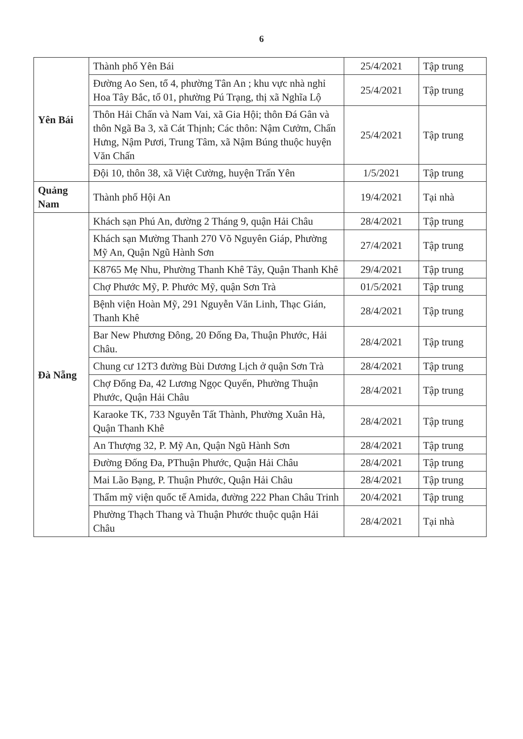6
| Yên Bái | Thành phố Yên Bái | 25/4/2021 | Tập trung |
| | Đường Ao Sen, tổ 4, phường Tân An ; khu vực nhà nghỉ Hoa Tây Bắc, tổ 01, phường Pú Trạng, thị xã Nghĩa Lộ | 25/4/2021 | Tập trung |
| | Thôn Hải Chấn và Nam Vai, xã Gia Hội; thôn Đá Gân và thôn Ngã Ba 3, xã Cát Thịnh; Các thôn: Nậm Cưởm, Chấn Hưng, Nậm Pươi, Trung Tâm, xã Nậm Búng thuộc huyện Văn Chấn | 25/4/2021 | Tập trung |
| | Đội 10, thôn 38, xã Việt Cường, huyện Trấn Yên | 1/5/2021 | Tập trung |
| Quảng Nam | Thành phố Hội An | 19/4/2021 | Tại nhà |
| Đà Nẵng | Khách sạn Phú An, đường 2 Tháng 9, quận Hải Châu | 28/4/2021 | Tập trung |
| | Khách sạn Mường Thanh 270 Võ Nguyên Giáp, Phường Mỹ An, Quận Ngũ Hành Sơn | 27/4/2021 | Tập trung |
| | K8765 Mẹ Nhu, Phường Thanh Khê Tây, Quận Thanh Khê | 29/4/2021 | Tập trung |
| | Chợ Phước Mỹ, P. Phước Mỹ, quận Sơn Trà | 01/5/2021 | Tập trung |
| | Bệnh viện Hoàn Mỹ, 291 Nguyễn Văn Linh, Thạc Gián, Thanh Khê | 28/4/2021 | Tập trung |
| | Bar New Phương Đông, 20 Đống Đa, Thuận Phước, Hải Châu. | 28/4/2021 | Tập trung |
| | Chung cư 12T3 đường Bùi Dương Lịch ở quận Sơn Trà | 28/4/2021 | Tập trung |
| | Chợ Đống Đa, 42 Lương Ngọc Quyến, Phường Thuận Phước, Quận Hải Châu | 28/4/2021 | Tập trung |
| | Karaoke TK, 733 Nguyễn Tất Thành, Phường Xuân Hà, Quận Thanh Khê | 28/4/2021 | Tập trung |
| | An Thượng 32, P. Mỹ An, Quận Ngũ Hành Sơn | 28/4/2021 | Tập trung |
| | Đường Đống Đa, PThuận Phước, Quận Hải Châu | 28/4/2021 | Tập trung |
| | Mai Lão Bạng, P. Thuận Phước, Quận Hải Châu | 28/4/2021 | Tập trung |
| | Thẩm mỹ viện quốc tế Amida, đường 222 Phan Châu Trinh | 20/4/2021 | Tập trung |
| | Phường Thạch Thang và Thuận Phước thuộc quận Hải Châu | 28/4/2021 | Tại nhà |